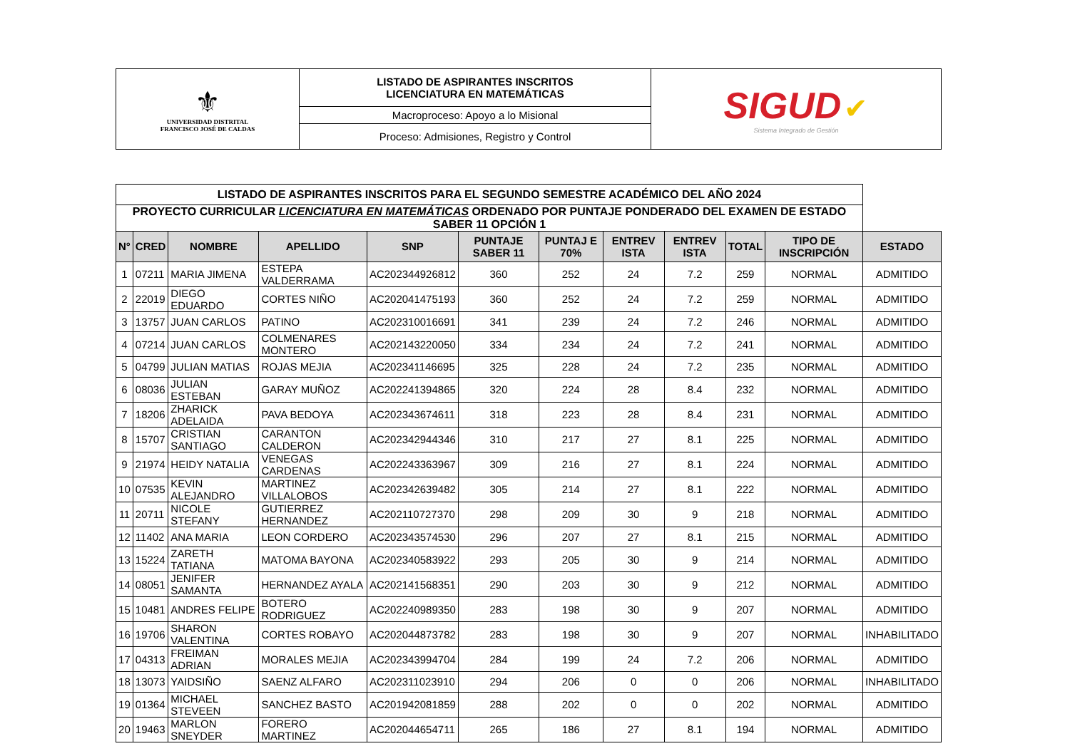| ⚜ UNIVERSIDAD DISTRITAL FRANCISCO JOSÉ DE CALDAS | LISTADO DE ASPIRANTES INSCRITOS LICENCIATURA EN MATEMÁTICAS | SIGUD ✔ Sistema Integrado de Gestión |
| | Macroproceso: Apoyo a lo Misional | |
| | Proceso: Admisiones, Registro y Control | |
| LISTADO DE ASPIRANTES INSCRITOS PARA EL SEGUNDO SEMESTRE ACADÉMICO DEL AÑO 2024 | | | | | | | | | | | |
| PROYECTO CURRICULAR LICENCIATURA EN MATEMÁTICAS ORDENADO POR PUNTAJE PONDERADO DEL EXAMEN DE ESTADO SABER 11 OPCIÓN 1 | | | | | | | | | | | |
| N° | CRED | NOMBRE | APELLIDO | SNP | PUNTAJE SABER 11 | PUNTAJ E 70% | ENTREV ISTA | ENTREV ISTA | TOTAL | TIPO DE INSCRIPCIÓN | ESTADO |
| 1 | 07211 | MARIA JIMENA | ESTEPA VALDERRAMA | AC202344926812 | 360 | 252 | 24 | 7.2 | 259 | NORMAL | ADMITIDO |
| 2 | 22019 | DIEGO EDUARDO | CORTES NIÑO | AC202041475193 | 360 | 252 | 24 | 7.2 | 259 | NORMAL | ADMITIDO |
| 3 | 13757 | JUAN CARLOS | PATINO | AC202310016691 | 341 | 239 | 24 | 7.2 | 246 | NORMAL | ADMITIDO |
| 4 | 07214 | JUAN CARLOS | COLMENARES MONTERO | AC202143220050 | 334 | 234 | 24 | 7.2 | 241 | NORMAL | ADMITIDO |
| 5 | 04799 | JULIAN MATIAS | ROJAS MEJIA | AC202341146695 | 325 | 228 | 24 | 7.2 | 235 | NORMAL | ADMITIDO |
| 6 | 08036 | JULIAN ESTEBAN | GARAY MUÑOZ | AC202241394865 | 320 | 224 | 28 | 8.4 | 232 | NORMAL | ADMITIDO |
| 7 | 18206 | ZHARICK ADELAIDA | PAVA BEDOYA | AC202343674611 | 318 | 223 | 28 | 8.4 | 231 | NORMAL | ADMITIDO |
| 8 | 15707 | CRISTIAN SANTIAGO | CARANTON CALDERON | AC202342944346 | 310 | 217 | 27 | 8.1 | 225 | NORMAL | ADMITIDO |
| 9 | 21974 | HEIDY NATALIA | VENEGAS CARDENAS | AC202243363967 | 309 | 216 | 27 | 8.1 | 224 | NORMAL | ADMITIDO |
| 10 | 07535 | KEVIN ALEJANDRO | MARTINEZ VILLALOBOS | AC202342639482 | 305 | 214 | 27 | 8.1 | 222 | NORMAL | ADMITIDO |
| 11 | 20711 | NICOLE STEFANY | GUTIERREZ HERNANDEZ | AC202110727370 | 298 | 209 | 30 | 9 | 218 | NORMAL | ADMITIDO |
| 12 | 11402 | ANA MARIA | LEON CORDERO | AC202343574530 | 296 | 207 | 27 | 8.1 | 215 | NORMAL | ADMITIDO |
| 13 | 15224 | ZARETH TATIANA | MATOMA BAYONA | AC202340583922 | 293 | 205 | 30 | 9 | 214 | NORMAL | ADMITIDO |
| 14 | 08051 | JENIFER SAMANTA | HERNANDEZ AYALA | AC202141568351 | 290 | 203 | 30 | 9 | 212 | NORMAL | ADMITIDO |
| 15 | 10481 | ANDRES FELIPE | BOTERO RODRIGUEZ | AC202240989350 | 283 | 198 | 30 | 9 | 207 | NORMAL | ADMITIDO |
| 16 | 19706 | SHARON VALENTINA | CORTES ROBAYO | AC202044873782 | 283 | 198 | 30 | 9 | 207 | NORMAL | INHABILITADO |
| 17 | 04313 | FREIMAN ADRIAN | MORALES MEJIA | AC202343994704 | 284 | 199 | 24 | 7.2 | 206 | NORMAL | ADMITIDO |
| 18 | 13073 | YAIDSIÑO | SAENZ ALFARO | AC202311023910 | 294 | 206 | 0 | 0 | 206 | NORMAL | INHABILITADO |
| 19 | 01364 | MICHAEL STEVEEN | SANCHEZ BASTO | AC201942081859 | 288 | 202 | 0 | 0 | 202 | NORMAL | ADMITIDO |
| 20 | 19463 | MARLON SNEYDER | FORERO MARTINEZ | AC202044654711 | 265 | 186 | 27 | 8.1 | 194 | NORMAL | ADMITIDO |